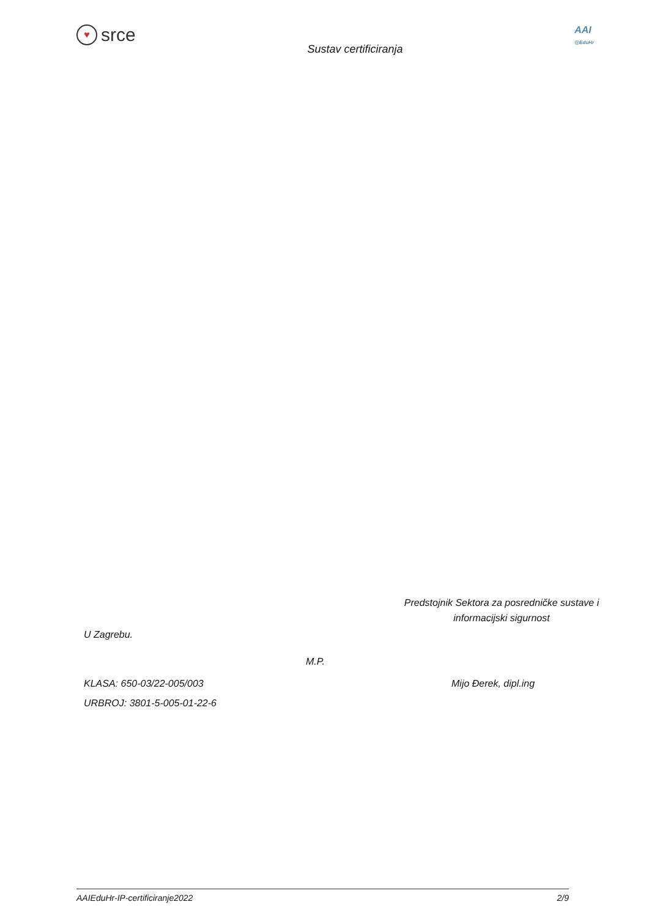♥ srce
Sustav certificiranja
AAI
@EduHr
Predstojnik Sektora za posredničke sustave i
informacijski sigurnost
U Zagrebu.
M.P.
KLASA: 650-03/22-005/003 Mijo Đerek, dipl.ing
URBROJ: 3801-5-005-01-22-6
AAIEduHr-IP-certificiranje2022 2/9